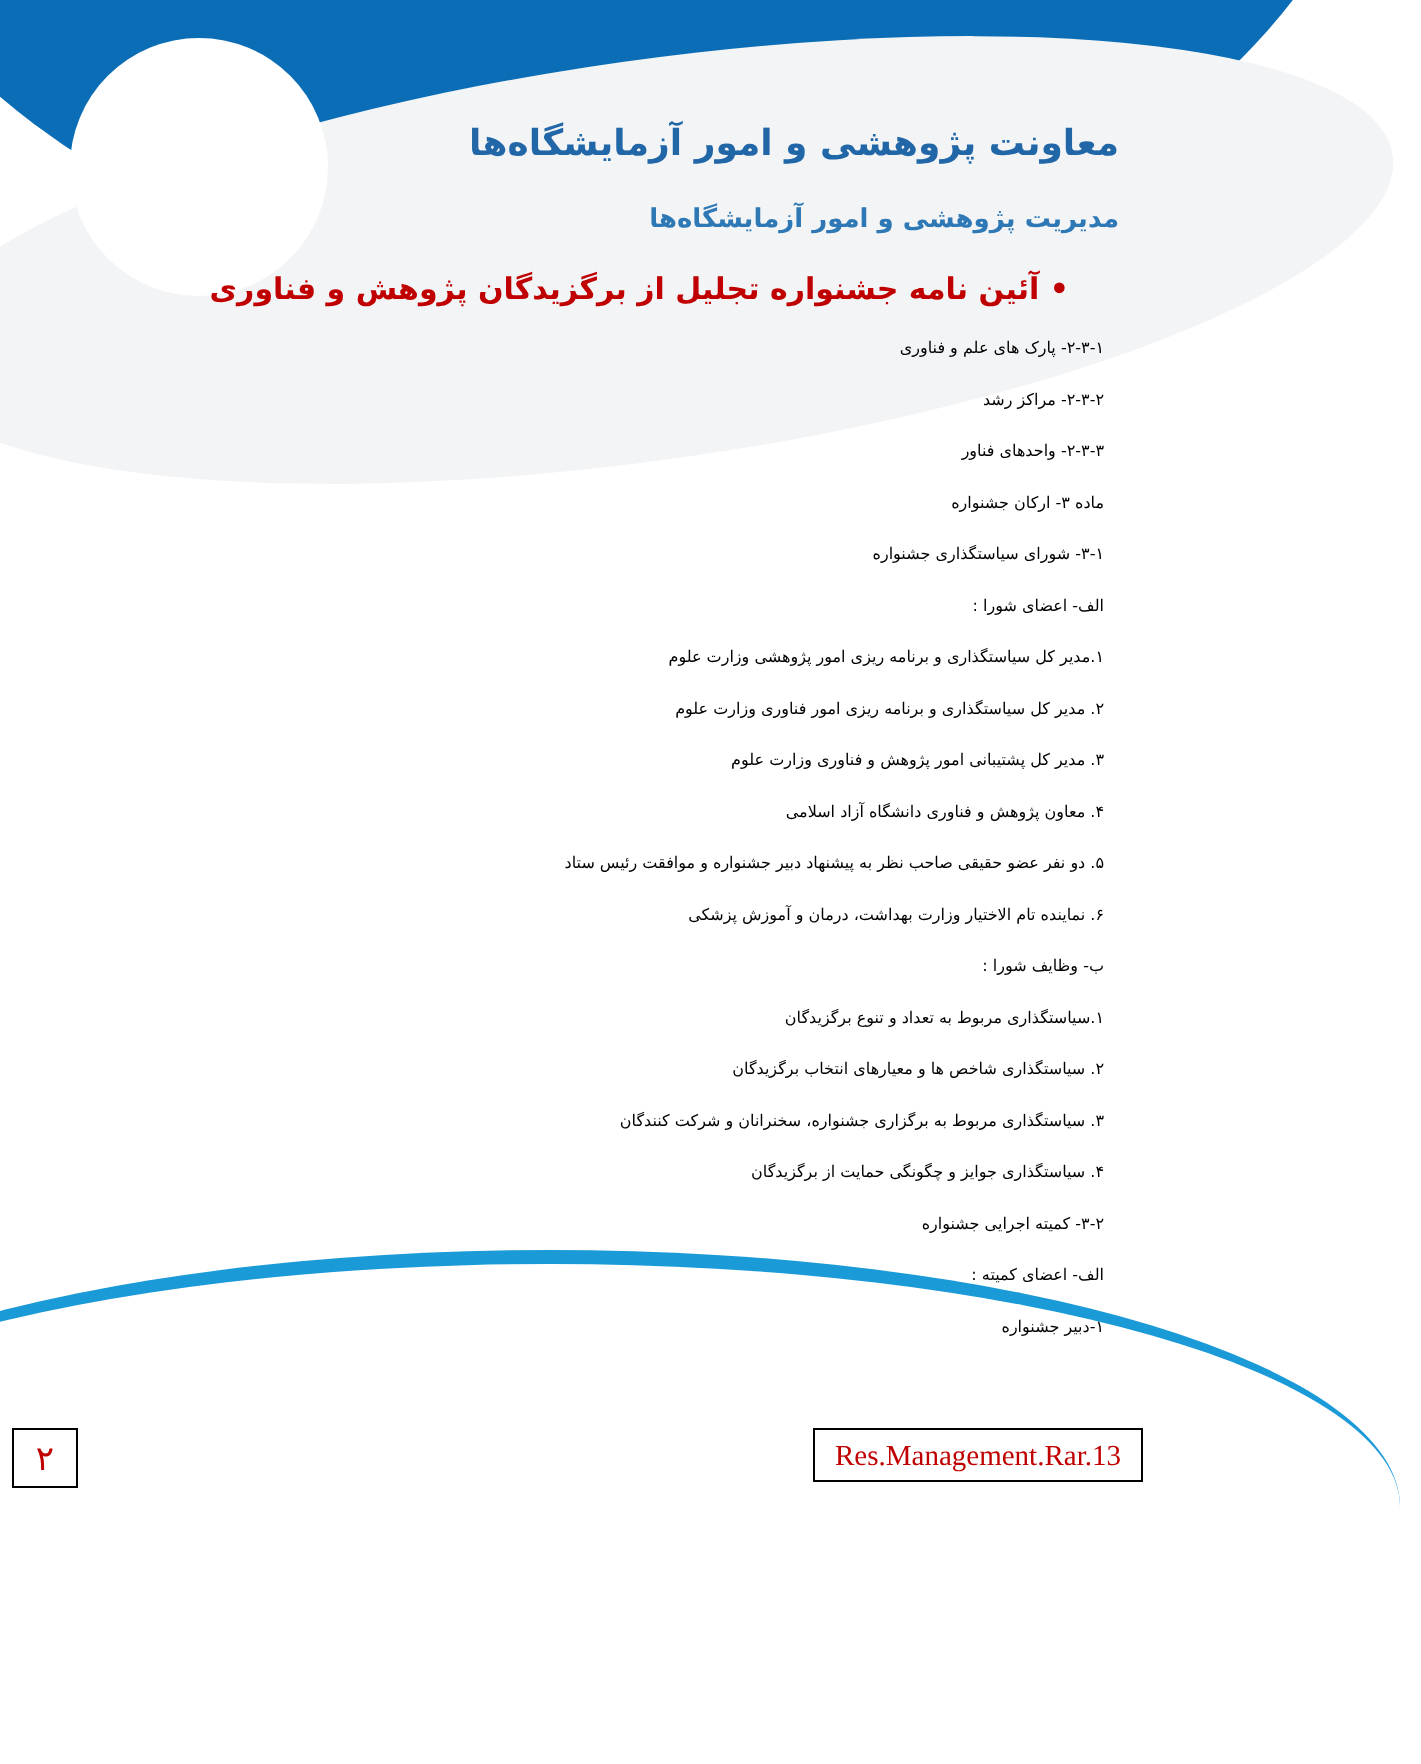معاونت پژوهشی و امور آزمایشگاه‌ها
مدیریت پژوهشی و امور آزمایشگاه‌ها
• آئین نامه جشنواره تجلیل از برگزیدگان پژوهش و فناوری
۲-۳-۱- پارک های علم و فناوری
۲-۳-۲- مراکز رشد
۲-۳-۳- واحدهای فناور
ماده ۳- ارکان جشنواره
۳-۱- شورای سیاستگذاری جشنواره
الف- اعضای شورا :
۱.مدیر کل سیاستگذاری و برنامه ریزی امور پژوهشی وزارت علوم
۲. مدیر کل سیاستگذاری و برنامه ریزی امور فناوری وزارت علوم
۳. مدیر کل پشتیبانی امور پژوهش و فناوری وزارت علوم
۴. معاون پژوهش و فناوری دانشگاه آزاد اسلامی
۵. دو نفر عضو حقیقی صاحب نظر به پیشنهاد دبیر جشنواره و موافقت رئیس ستاد
۶. نماینده تام الاختیار وزارت بهداشت، درمان و آموزش پزشکی
ب- وظایف شورا :
۱.سیاستگذاری مربوط به تعداد و تنوع برگزیدگان
۲. سیاستگذاری شاخص ها و معیارهای انتخاب برگزیدگان
۳. سیاستگذاری مربوط به برگزاری جشنواره، سخنرانان و شرکت کنندگان
۴. سیاستگذاری جوایز و چگونگی حمایت از برگزیدگان
۳-۲- کمیته اجرایی جشنواره
الف- اعضای کمیته :
۱-دبیر جشنواره
۲
Res.Management.Rar.13